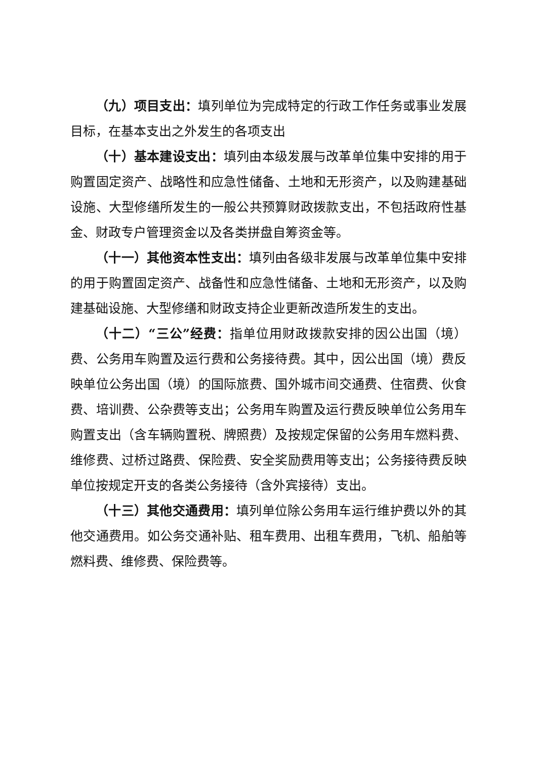（九）项目支出：填列单位为完成特定的行政工作任务或事业发展目标，在基本支出之外发生的各项支出
（十）基本建设支出：填列由本级发展与改革单位集中安排的用于购置固定资产、战略性和应急性储备、土地和无形资产，以及购建基础设施、大型修缮所发生的一般公共预算财政拨款支出，不包括政府性基金、财政专户管理资金以及各类拼盘自筹资金等。
（十一）其他资本性支出：填列由各级非发展与改革单位集中安排的用于购置固定资产、战备性和应急性储备、土地和无形资产，以及购建基础设施、大型修缮和财政支持企业更新改造所发生的支出。
（十二）“三公”经费：指单位用财政拨款安排的因公出国（境）费、公务用车购置及运行费和公务接待费。其中，因公出国（境）费反映单位公务出国（境）的国际旅费、国外城市间交通费、住宿费、伙食费、培训费、公杂费等支出；公务用车购置及运行费反映单位公务用车购置支出（含车辆购置税、牌照费）及按规定保留的公务用车燃料费、维修费、过桥过路费、保险费、安全奖励费用等支出；公务接待费反映单位按规定开支的各类公务接待（含外宾接待）支出。
（十三）其他交通费用：填列单位除公务用车运行维护费以外的其他交通费用。如公务交通补贴、租车费用、出租车费用，飞机、船舶等燃料费、维修费、保险费等。